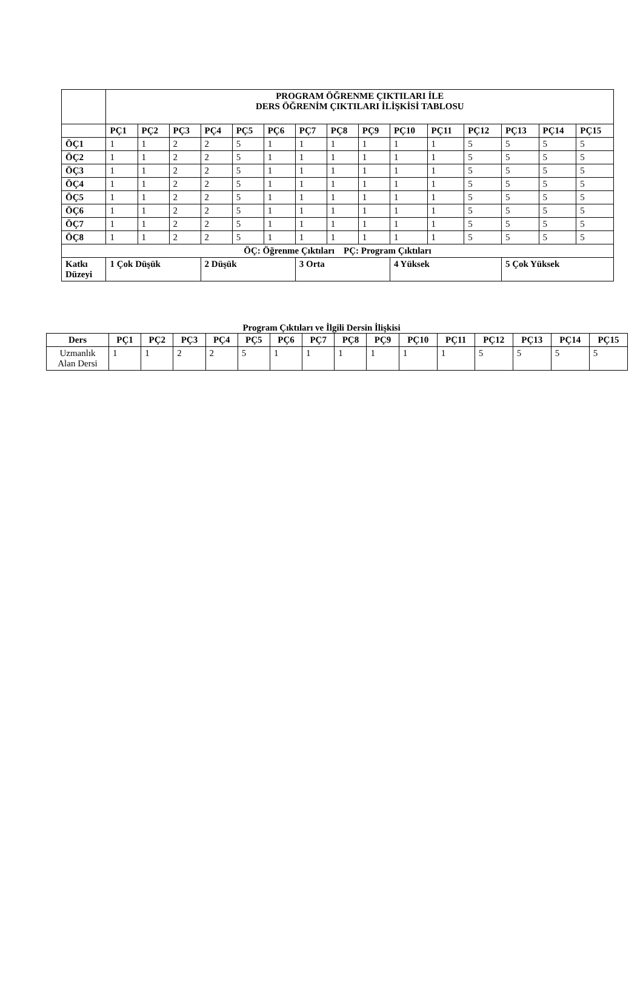| | PROGRAM ÖĞRENME ÇIKTILARI İLE DERS ÖĞRENİM ÇIKTILARI İLİŞKİSİ TABLOSU | | | | | | | | | | | | | | |
| | PÇ1 | PÇ2 | PÇ3 | PÇ4 | PÇ5 | PÇ6 | PÇ7 | PÇ8 | PÇ9 | PÇ10 | PÇ11 | PÇ12 | PÇ13 | PÇ14 | PÇ15 |
| ÖÇ1 | 1 | 1 | 2 | 2 | 5 | 1 | 1 | 1 | 1 | 1 | 1 | 5 | 5 | 5 | 5 |
| ÖÇ2 | 1 | 1 | 2 | 2 | 5 | 1 | 1 | 1 | 1 | 1 | 1 | 5 | 5 | 5 | 5 |
| ÖÇ3 | 1 | 1 | 2 | 2 | 5 | 1 | 1 | 1 | 1 | 1 | 1 | 5 | 5 | 5 | 5 |
| ÖÇ4 | 1 | 1 | 2 | 2 | 5 | 1 | 1 | 1 | 1 | 1 | 1 | 5 | 5 | 5 | 5 |
| ÖÇ5 | 1 | 1 | 2 | 2 | 5 | 1 | 1 | 1 | 1 | 1 | 1 | 5 | 5 | 5 | 5 |
| ÖÇ6 | 1 | 1 | 2 | 2 | 5 | 1 | 1 | 1 | 1 | 1 | 1 | 5 | 5 | 5 | 5 |
| ÖÇ7 | 1 | 1 | 2 | 2 | 5 | 1 | 1 | 1 | 1 | 1 | 1 | 5 | 5 | 5 | 5 |
| ÖÇ8 | 1 | 1 | 2 | 2 | 5 | 1 | 1 | 1 | 1 | 1 | 1 | 5 | 5 | 5 | 5 |
| ÖÇ: Öğrenme Çıktıları PÇ: Program Çıktıları | | | | | | | | | | | | | | | |
| Katkı Düzeyi | 1 Çok Düşük | | | 2 Düşük | | | 3 Orta | | | 4 Yüksek | | | 5 Çok Yüksek | | |
Program Çıktıları ve İlgili Dersin İlişkisi
| Ders | PÇ1 | PÇ2 | PÇ3 | PÇ4 | PÇ5 | PÇ6 | PÇ7 | PÇ8 | PÇ9 | PÇ10 | PÇ11 | PÇ12 | PÇ13 | PÇ14 | PÇ15 |
| --- | --- | --- | --- | --- | --- | --- | --- | --- | --- | --- | --- | --- | --- | --- | --- |
| Uzmanlık Alan Dersi | 1 | 1 | 2 | 2 | 5 | 1 | 1 | 1 | 1 | 1 | 1 | 5 | 5 | 5 | 5 |